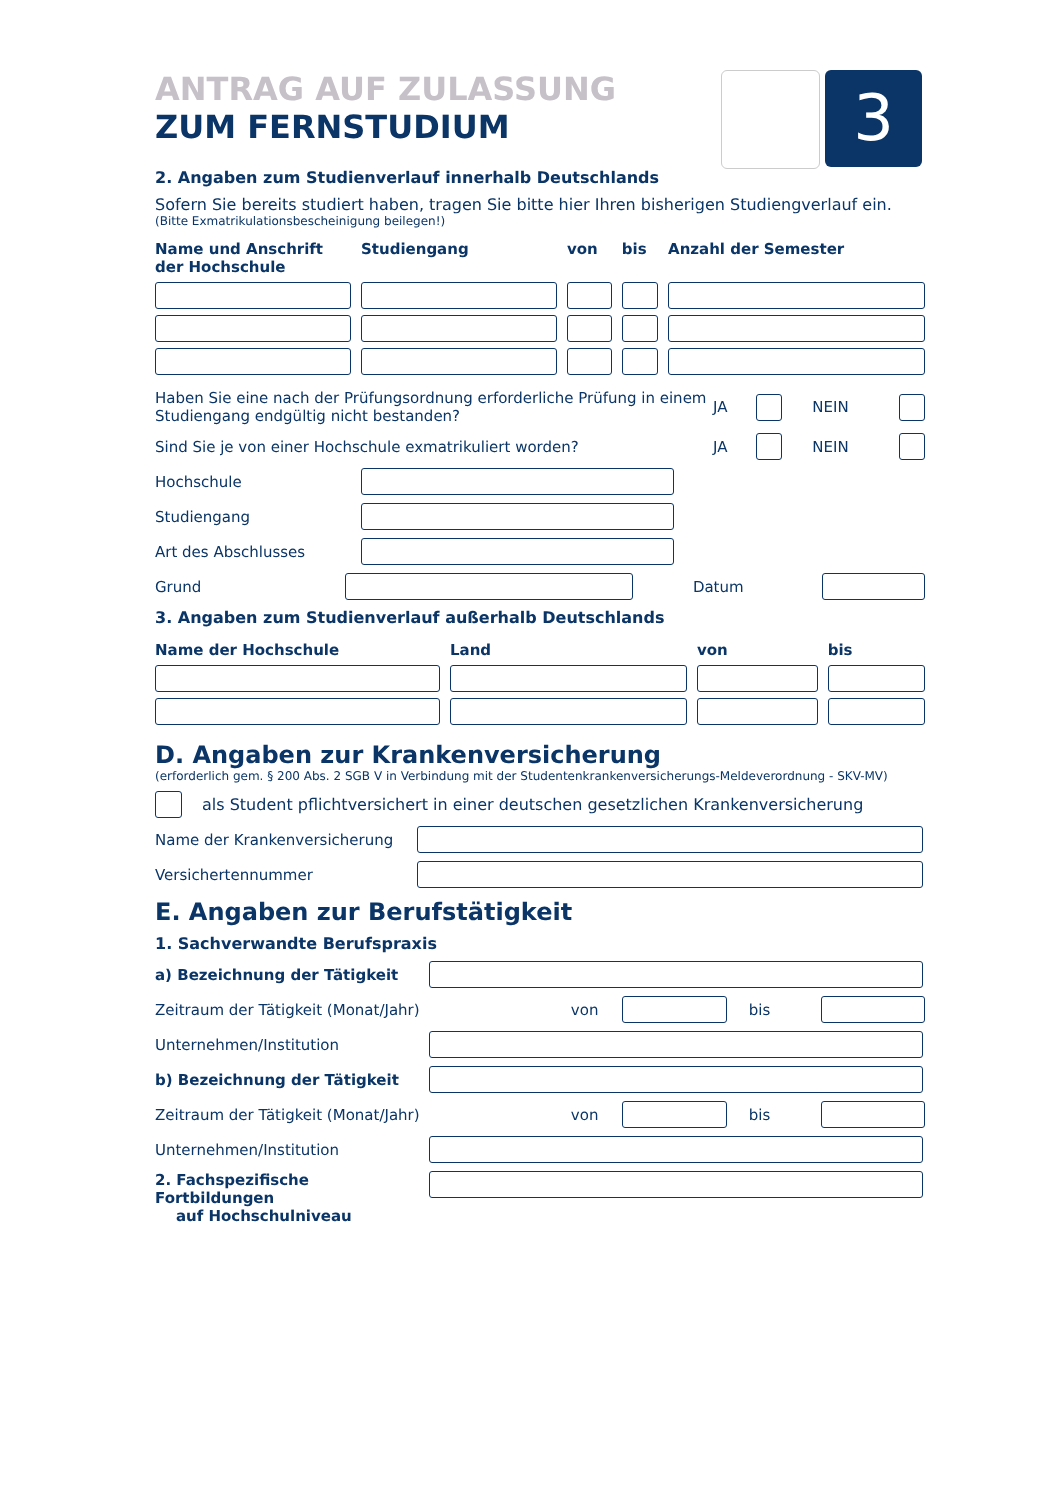3
ANTRAG AUF ZULASSUNG
ZUM FERNSTUDIUM
2. Angaben zum Studienverlauf innerhalb Deutschlands
Sofern Sie bereits studiert haben, tragen Sie bitte hier Ihren bisherigen Studiengverlauf ein.
(Bitte Exmatrikulationsbescheinigung beilegen!)
| Name und Anschrift der Hochschule | Studiengang | von | bis | Anzahl der Semester |
| --- | --- | --- | --- | --- |
Haben Sie eine nach der Prüfungsordnung erforderliche Prüfung in einem Studiengang endgültig nicht bestanden? JA NEIN
Sind Sie je von einer Hochschule exmatrikuliert worden? JA NEIN
Hochschule
Studiengang
Art des Abschlusses
Grund Datum
3. Angaben zum Studienverlauf außerhalb Deutschlands
| Name der Hochschule | Land | von | bis |
| --- | --- | --- | --- |
D. Angaben zur Krankenversicherung
(erforderlich gem. § 200 Abs. 2 SGB V in Verbindung mit der Studentenkrankenversicherungs-Meldeverordnung - SKV-MV)
als Student pflichtversichert in einer deutschen gesetzlichen Krankenversicherung
Name der Krankenversicherung
Versichertennummer
E. Angaben zur Berufstätigkeit
1. Sachverwandte Berufspraxis
a) Bezeichnung der Tätigkeit
Zeitraum der Tätigkeit (Monat/Jahr) von bis
Unternehmen/Institution
b) Bezeichnung der Tätigkeit
Zeitraum der Tätigkeit (Monat/Jahr) von bis
Unternehmen/Institution
2. Fachspezifische Fortbildungen
auf Hochschulniveau